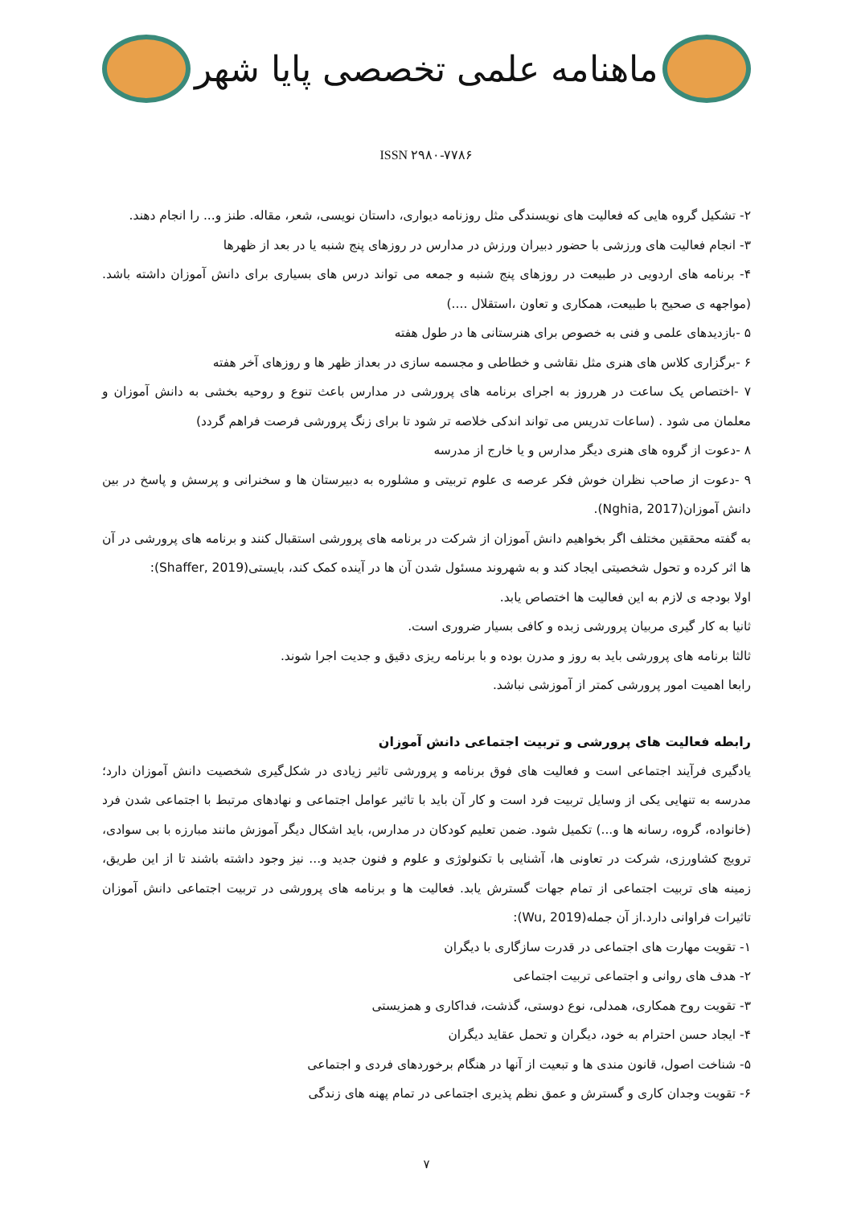ماهنامه علمی تخصصی پایا شهر
ISSN ۲۹۸۰-۷۷۸۶
۲- تشکیل گروه هایی که فعالیت های نویسندگی مثل روزنامه دیواری، داستان نویسی، شعر، مقاله. طنز و... را انجام دهند.
۳- انجام فعالیت های ورزشی با حضور دبیران ورزش در مدارس در روزهای پنج شنبه یا در بعد از ظهرها
۴- برنامه های اردویی در طبیعت در روزهای پنج شنبه و جمعه می تواند درس های بسیاری برای دانش آموزان داشته باشد. (مواجهه ی صحیح با طبیعت، همکاری و تعاون ،استقلال ....)
۵ -بازدیدهای علمی و فنی به خصوص برای هنرستانی ها در طول هفته
۶ -برگزاری کلاس های هنری مثل نقاشی و خطاطی و مجسمه سازی در بعداز ظهر ها و روزهای آخر هفته
۷ -اختصاص یک ساعت در هرروز به اجرای برنامه های پرورشی در مدارس باعث تنوع و روحیه بخشی به دانش آموزان و معلمان می شود . (ساعات تدریس می تواند اندکی خلاصه تر شود تا برای زنگ پرورشی فرصت فراهم گردد)
۸ -دعوت از گروه های هنری دیگر مدارس و یا خارج از مدرسه
۹ -دعوت از صاحب نظران خوش فکر عرصه ی علوم تربیتی و مشلوره به دبیرستان ها و سخنرانی و پرسش و پاسخ در بین دانش آموزان(Nghia, 2017).
به گفته محققین مختلف اگر بخواهیم دانش آموزان از شرکت در برنامه های پرورشی استقبال کنند و برنامه های پرورشی در آن ها اثر کرده و تحول شخصیتی ایجاد کند و به شهروند مسئول شدن آن ها در آینده کمک کند، بایستی(Shaffer, 2019):
اولا بودجه ی لازم به این فعالیت ها اختصاص یابد.
ثانیا به کار گیری مربیان پرورشی زبده و کافی بسیار ضروری است.
ثالثا برنامه های پرورشی باید به روز و مدرن بوده و با برنامه ریزی دقیق و جدیت اجرا شوند.
رابعا اهمیت امور پرورشی کمتر از آموزشی نباشد.
رابطه فعالیت های پرورشی و تربیت اجتماعی دانش آموزان
یادگیری فرآیند اجتماعی است و فعالیت های فوق برنامه و پرورشی تاثیر زیادی در شکل‌گیری شخصیت دانش آموزان دارد؛مدرسه به تنهایی یکی از وسایل تربیت فرد است و کار آن باید با تاثیر عوامل اجتماعی و نهادهای مرتبط با اجتماعی شدن فرد (خانواده، گروه، رسانه ها و...) تکمیل شود. ضمن تعلیم کودکان در مدارس، باید اشکال دیگر آموزش مانند مبارزه با بی سوادی، ترویج کشاورزی، شرکت در تعاونی ها، آشنایی با تکنولوژی و علوم و فنون جدید و... نیز وجود داشته باشند تا از این طریق، زمینه های تربیت اجتماعی از تمام جهات گسترش یابد. فعالیت ها و برنامه های پرورشی در تربیت اجتماعی دانش آموزان تاثیرات فراوانی دارد.از آن جمله(Wu, 2019):
۱- تقویت مهارت های اجتماعی در قدرت سازگاری با دیگران
۲- هدف های روانی و اجتماعی تربیت اجتماعی
۳- تقویت روح همکاری، همدلی، نوع دوستی، گذشت، فداکاری و همزیستی
۴- ایجاد حسن احترام به خود، دیگران و تحمل عقاید دیگران
۵- شناخت اصول، قانون مندی ها و تبعیت از آنها در هنگام برخوردهای فردی و اجتماعی
۶- تقویت وجدان کاری و گسترش و عمق نظم پذیری اجتماعی در تمام پهنه های زندگی
۷